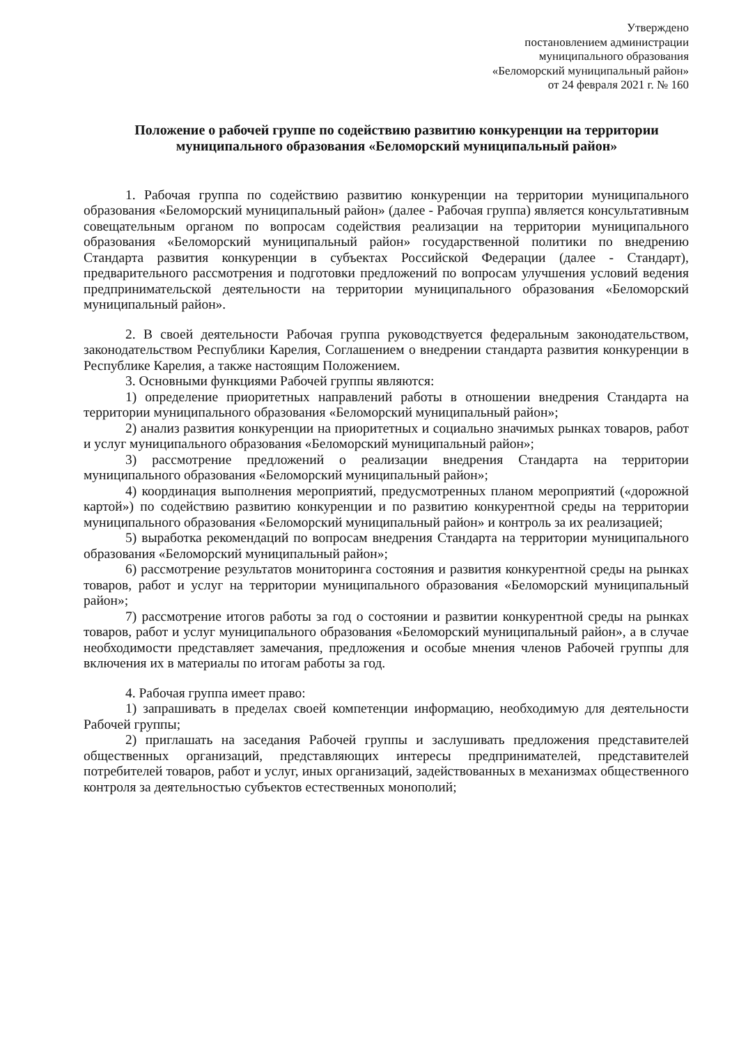Утверждено
постановлением администрации
муниципального образования
«Беломорский муниципальный район»
от 24 февраля 2021 г. № 160
Положение о рабочей группе по содействию развитию конкуренции на территории муниципального образования «Беломорский муниципальный район»
1. Рабочая группа по содействию развитию конкуренции на территории муниципального образования «Беломорский муниципальный район» (далее - Рабочая группа) является консультативным совещательным органом по вопросам содействия реализации на территории муниципального образования «Беломорский муниципальный район» государственной политики по внедрению Стандарта развития конкуренции в субъектах Российской Федерации (далее - Стандарт), предварительного рассмотрения и подготовки предложений по вопросам улучшения условий ведения предпринимательской деятельности на территории муниципального образования «Беломорский муниципальный район».
2. В своей деятельности Рабочая группа руководствуется федеральным законодательством, законодательством Республики Карелия, Соглашением о внедрении стандарта развития конкуренции в Республике Карелия, а также настоящим Положением.
3. Основными функциями Рабочей группы являются:
1) определение приоритетных направлений работы в отношении внедрения Стандарта на территории муниципального образования «Беломорский муниципальный район»;
2) анализ развития конкуренции на приоритетных и социально значимых рынках товаров, работ и услуг муниципального образования «Беломорский муниципальный район»;
3) рассмотрение предложений о реализации внедрения Стандарта на территории муниципального образования «Беломорский муниципальный район»;
4) координация выполнения мероприятий, предусмотренных планом мероприятий («дорожной картой») по содействию развитию конкуренции и по развитию конкурентной среды на территории муниципального образования «Беломорский муниципальный район» и контроль за их реализацией;
5) выработка рекомендаций по вопросам внедрения Стандарта на территории муниципального образования «Беломорский муниципальный район»;
6) рассмотрение результатов мониторинга состояния и развития конкурентной среды на рынках товаров, работ и услуг на территории муниципального образования «Беломорский муниципальный район»;
7) рассмотрение итогов работы за год о состоянии и развитии конкурентной среды на рынках товаров, работ и услуг муниципального образования «Беломорский муниципальный район», а в случае необходимости представляет замечания, предложения и особые мнения членов Рабочей группы для включения их в материалы по итогам работы за год.
4. Рабочая группа имеет право:
1) запрашивать в пределах своей компетенции информацию, необходимую для деятельности Рабочей группы;
2) приглашать на заседания Рабочей группы и заслушивать предложения представителей общественных организаций, представляющих интересы предпринимателей, представителей потребителей товаров, работ и услуг, иных организаций, задействованных в механизмах общественного контроля за деятельностью субъектов естественных монополий;